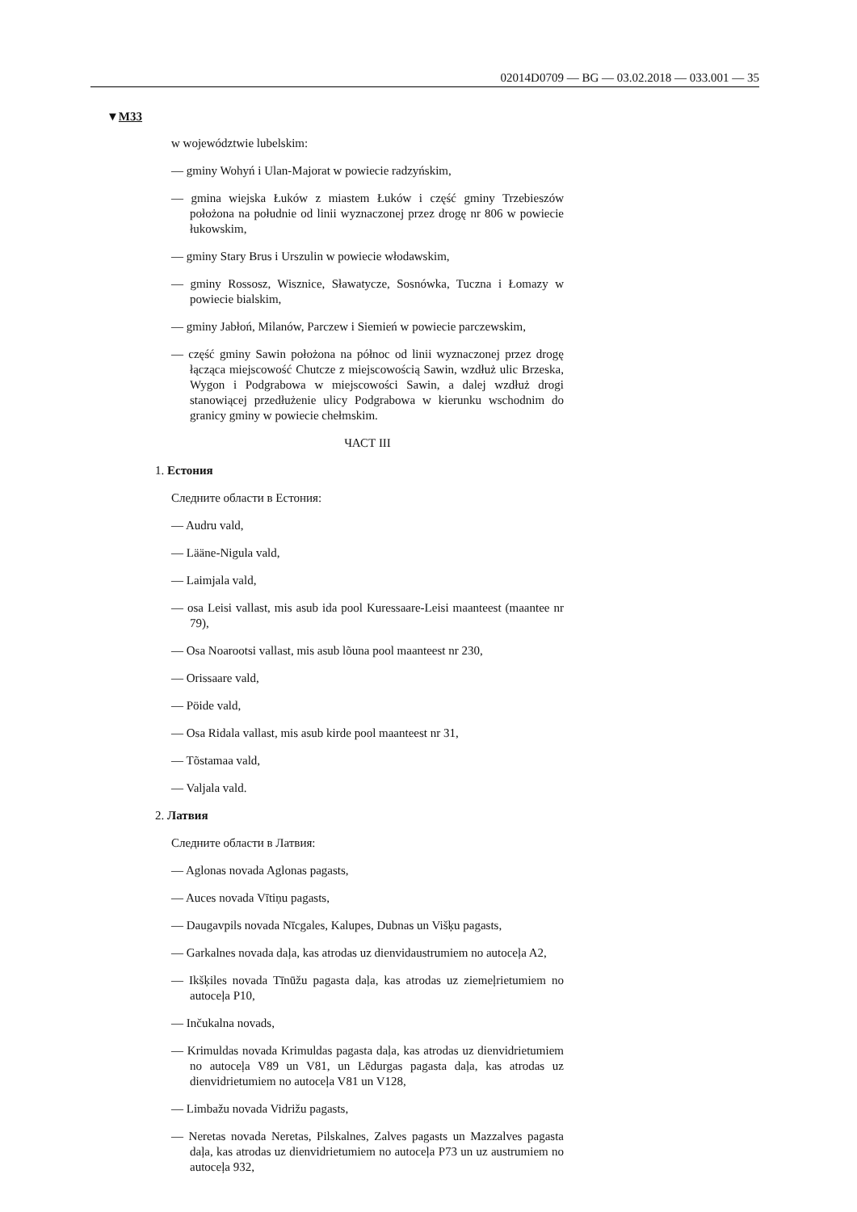02014D0709 — BG — 03.02.2018 — 033.001 — 35
▼M33
w województwie lubelskim:
— gminy Wohyń i Ulan-Majorat w powiecie radzyńskim,
— gmina wiejska Łuków z miastem Łuków i część gminy Trzebieszów położona na południe od linii wyznaczonej przez drogę nr 806 w powiecie łukowskim,
— gminy Stary Brus i Urszulin w powiecie włodawskim,
— gminy Rossosz, Wisznice, Sławatycze, Sosnówka, Tuczna i Łomazy w powiecie bialskim,
— gminy Jabłoń, Milanów, Parczew i Siemień w powiecie parczewskim,
— część gminy Sawin położona na północ od linii wyznaczonej przez drogę łącząca miejscowość Chutcze z miejscowością Sawin, wzdłuż ulic Brzeska, Wygon i Podgrabowa w miejscowości Sawin, a dalej wzdłuż drogi stanowiącej przedłużenie ulicy Podgrabowa w kierunku wschodnim do granicy gminy w powiecie chełmskim.
ЧАСТ III
1. Естония
Следните области в Естония:
— Audru vald,
— Lääne-Nigula vald,
— Laimjala vald,
— osa Leisi vallast, mis asub ida pool Kuressaare-Leisi maanteest (maantee nr 79),
— Osa Noarootsi vallast, mis asub lõuna pool maanteest nr 230,
— Orissaare vald,
— Pöide vald,
— Osa Ridala vallast, mis asub kirde pool maanteest nr 31,
— Tõstamaa vald,
— Valjala vald.
2. Латвия
Следните области в Латвия:
— Aglonas novada Aglonas pagasts,
— Auces novada Vītiņu pagasts,
— Daugavpils novada Nīcgales, Kalupes, Dubnas un Višķu pagasts,
— Garkalnes novada daļa, kas atrodas uz dienvidaustrumiem no autoceļa A2,
— Ikšķiles novada Tīnūžu pagasta daļa, kas atrodas uz ziemeļrietumiem no autoceļa P10,
— Inčukalna novads,
— Krimuldas novada Krimuldas pagasta daļa, kas atrodas uz dienvidrie­tumiem no autoceļa V89 un V81, un Lēdurgas pagasta daļa, kas atrodas uz dienvidrietumiem no autoceļa V81 un V128,
— Limbažu novada Vidrižu pagasts,
— Neretas novada Neretas, Pilskalnes, Zalves pagasts un Mazzalves pagasta daļa, kas atrodas uz dienvidrietumiem no autoceļa P73 un uz austrumiem no autoceļa 932,